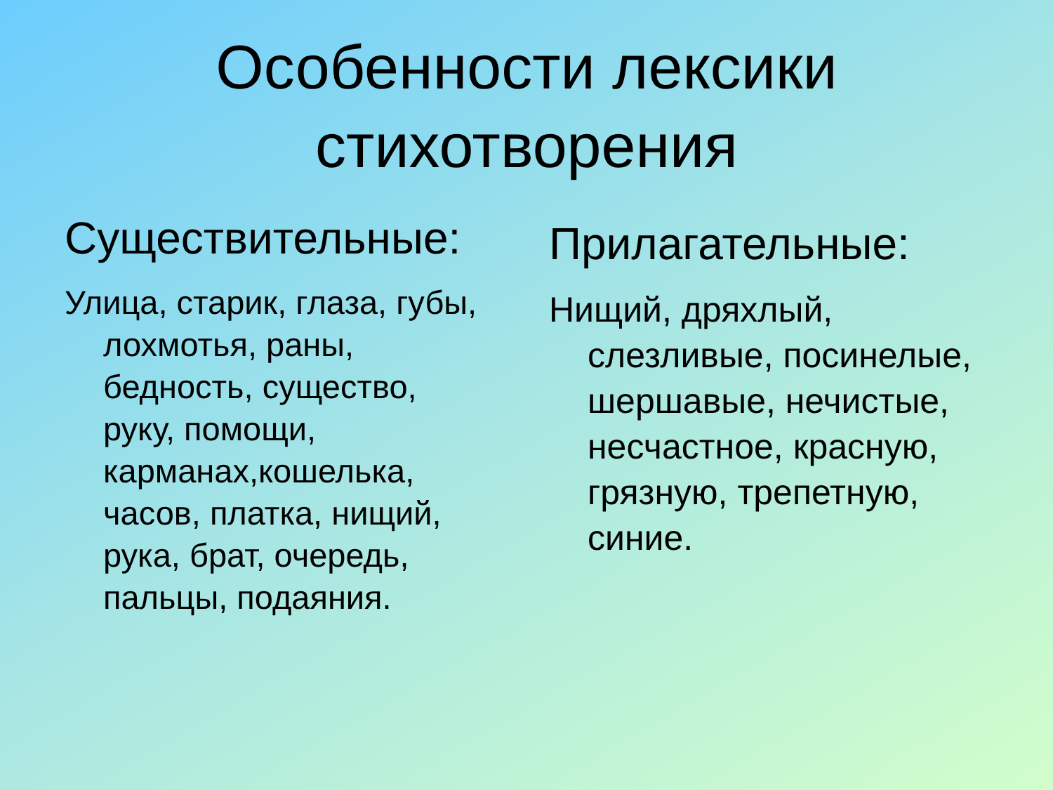Особенности лексики
стихотворения
Существительные:
Улица, старик, глаза, губы, лохмотья, раны, бедность, существо, руку, помощи, карманах,кошелька, часов, платка, нищий, рука, брат, очередь, пальцы, подаяния.
Прилагательные:
Нищий, дряхлый, слезливые, посинелые, шершавые, нечистые, несчастное, красную, грязную, трепетную, синие.